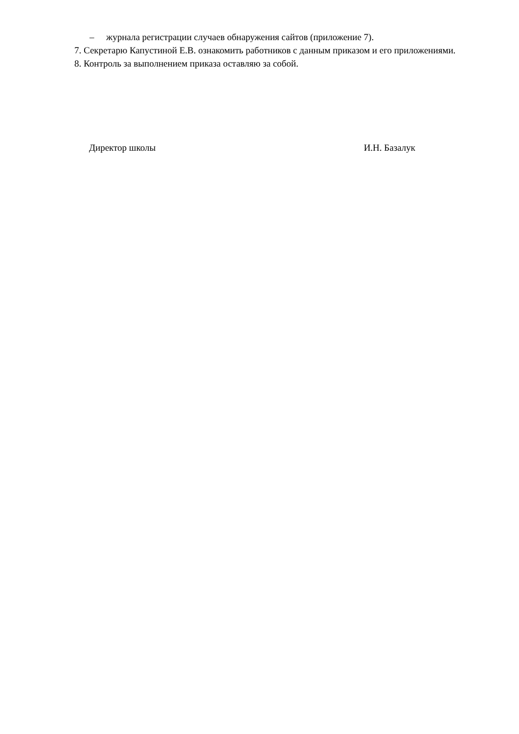– журнала регистрации случаев обнаружения сайтов (приложение 7).
7. Секретарю Капустиной Е.В. ознакомить работников с данным приказом и его приложениями.
8. Контроль за выполнением приказа оставляю за собой.
Директор школы И.Н. Базалук